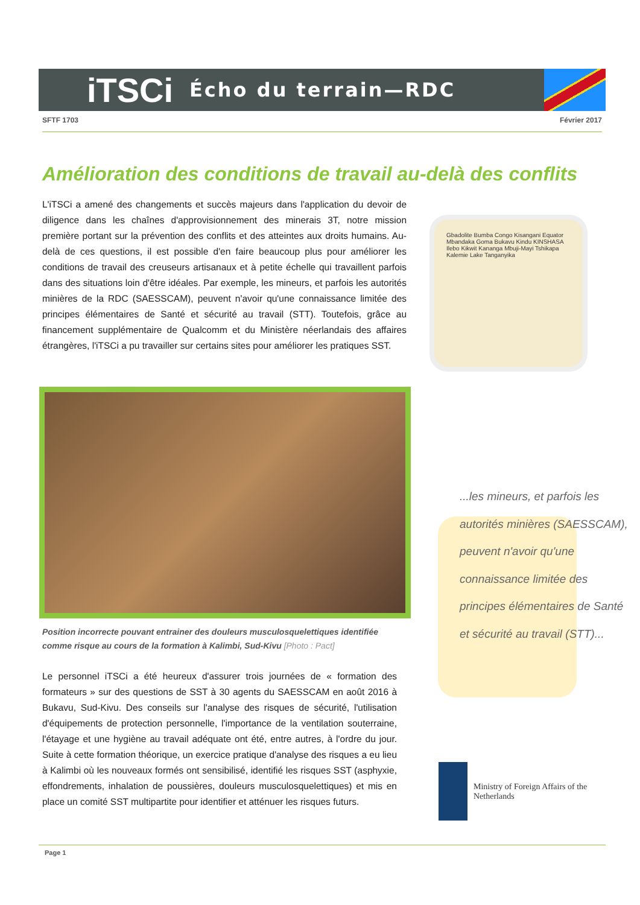iTSCi
Écho du terrain—RDC
SFTF 1703 Février 2017
Amélioration des conditions de travail au-delà des conflits
L'iTSCi a amené des changements et succès majeurs dans l'application du devoir de diligence dans les chaînes d'approvisionnement des minerais 3T, notre mission première portant sur la prévention des conflits et des atteintes aux droits humains. Au-delà de ces questions, il est possible d'en faire beaucoup plus pour améliorer les conditions de travail des creuseurs artisanaux et à petite échelle qui travaillent parfois dans des situations loin d'être idéales. Par exemple, les mineurs, et parfois les autorités minières de la RDC (SAESSCAM), peuvent n'avoir qu'une connaissance limitée des principes élémentaires de Santé et sécurité au travail (STT). Toutefois, grâce au financement supplémentaire de Qualcomm et du Ministère néerlandais des affaires étrangères, l'iTSCi a pu travailler sur certains sites pour améliorer les pratiques SST.
Gbadolite Bumba Congo Kisangani Equator Mbandaka Goma Bukavu Kindu KINSHASA Ilebo Kikwit Kananga Mbuji-Mayi Tshikapa Kalemie Lake Tanganyika
Position incorrecte pouvant entrainer des douleurs musculosquelettiques identifiée comme risque au cours de la formation à Kalimbi, Sud-Kivu [Photo : Pact]
Le personnel iTSCi a été heureux d'assurer trois journées de « formation des formateurs » sur des questions de SST à 30 agents du SAESSCAM en août 2016 à Bukavu, Sud-Kivu. Des conseils sur l'analyse des risques de sécurité, l'utilisation d'équipements de protection personnelle, l'importance de la ventilation souterraine, l'étayage et une hygiène au travail adéquate ont été, entre autres, à l'ordre du jour. Suite à cette formation théorique, un exercice pratique d'analyse des risques a eu lieu à Kalimbi où les nouveaux formés ont sensibilisé, identifié les risques SST (asphyxie, effondrements, inhalation de poussières, douleurs musculosquelettiques) et mis en place un comité SST multipartite pour identifier et atténuer les risques futurs.
...les mineurs, et parfois les autorités minières (SAESSCAM), peuvent n'avoir qu'une connaissance limitée des principes élémentaires de Santé et sécurité au travail (STT)...
Ministry of Foreign Affairs of the
Netherlands
Page 1